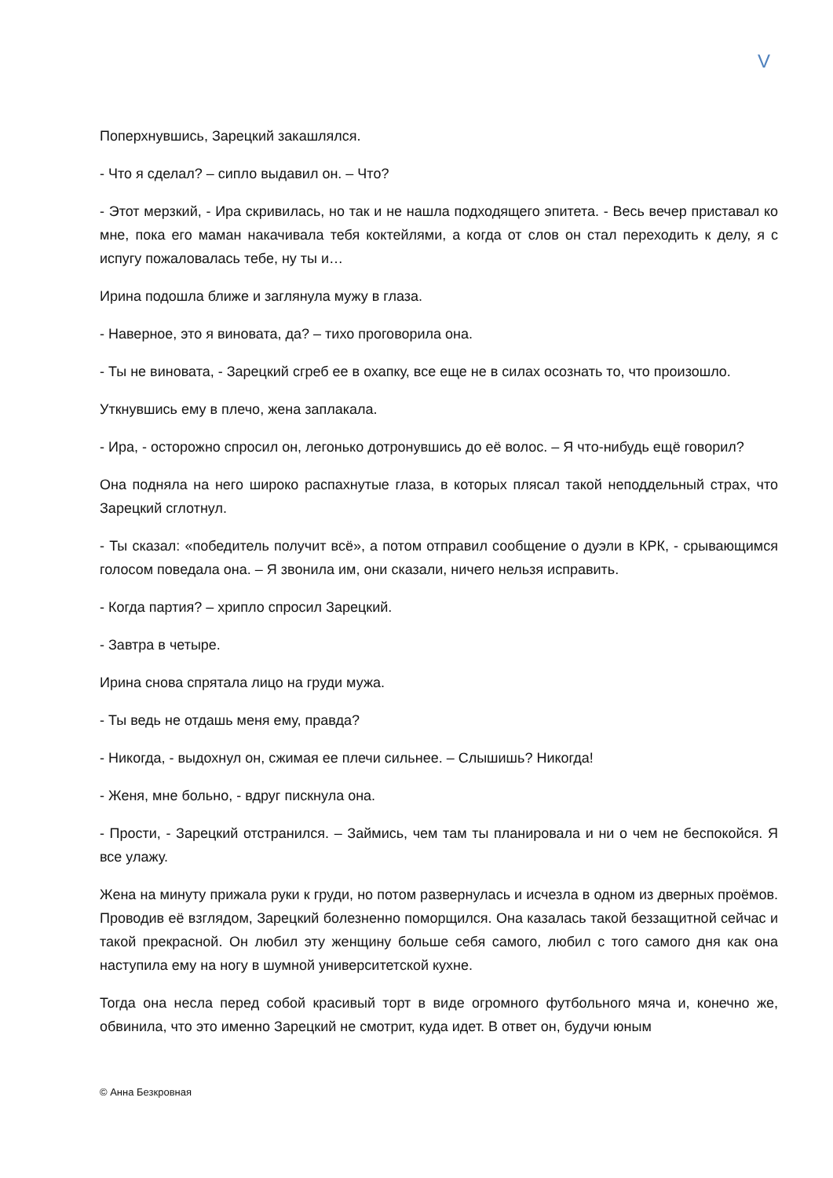V
Поперхнувшись, Зарецкий закашлялся.
- Что я сделал? – сипло выдавил он. – Что?
- Этот мерзкий, - Ира скривилась, но так и не нашла подходящего эпитета. - Весь вечер приставал ко мне, пока его маман накачивала тебя коктейлями, а когда от слов он стал переходить к делу, я с испугу пожаловалась тебе, ну ты и…
Ирина подошла ближе и заглянула мужу в глаза.
- Наверное, это я виновата, да? – тихо проговорила она.
- Ты не виновата, - Зарецкий сгреб ее в охапку, все еще не в силах осознать то, что произошло.
Уткнувшись ему в плечо, жена заплакала.
- Ира, - осторожно спросил он, легонько дотронувшись до её волос. – Я что-нибудь ещё говорил?
Она подняла на него широко распахнутые глаза, в которых плясал такой неподдельный страх, что Зарецкий сглотнул.
- Ты сказал: «победитель получит всё», а потом отправил сообщение о дуэли в КРК, - срывающимся голосом поведала она. – Я звонила им, они сказали, ничего нельзя исправить.
- Когда партия? – хрипло спросил Зарецкий.
- Завтра в четыре.
Ирина снова спрятала лицо на груди мужа.
- Ты ведь не отдашь меня ему, правда?
- Никогда, - выдохнул он, сжимая ее плечи сильнее. – Слышишь? Никогда!
- Женя, мне больно, - вдруг пискнула она.
- Прости, - Зарецкий отстранился. – Займись, чем там ты планировала и ни о чем не беспокойся. Я все улажу.
Жена на минуту прижала руки к груди, но потом развернулась и исчезла в одном из дверных проёмов. Проводив её взглядом, Зарецкий болезненно поморщился. Она казалась такой беззащитной сейчас и такой прекрасной. Он любил эту женщину больше себя самого, любил с того самого дня как она наступила ему на ногу в шумной университетской кухне.
Тогда она несла перед собой красивый торт в виде огромного футбольного мяча и, конечно же, обвинила, что это именно Зарецкий не смотрит, куда идет. В ответ он, будучи юным
© Анна Безкровная